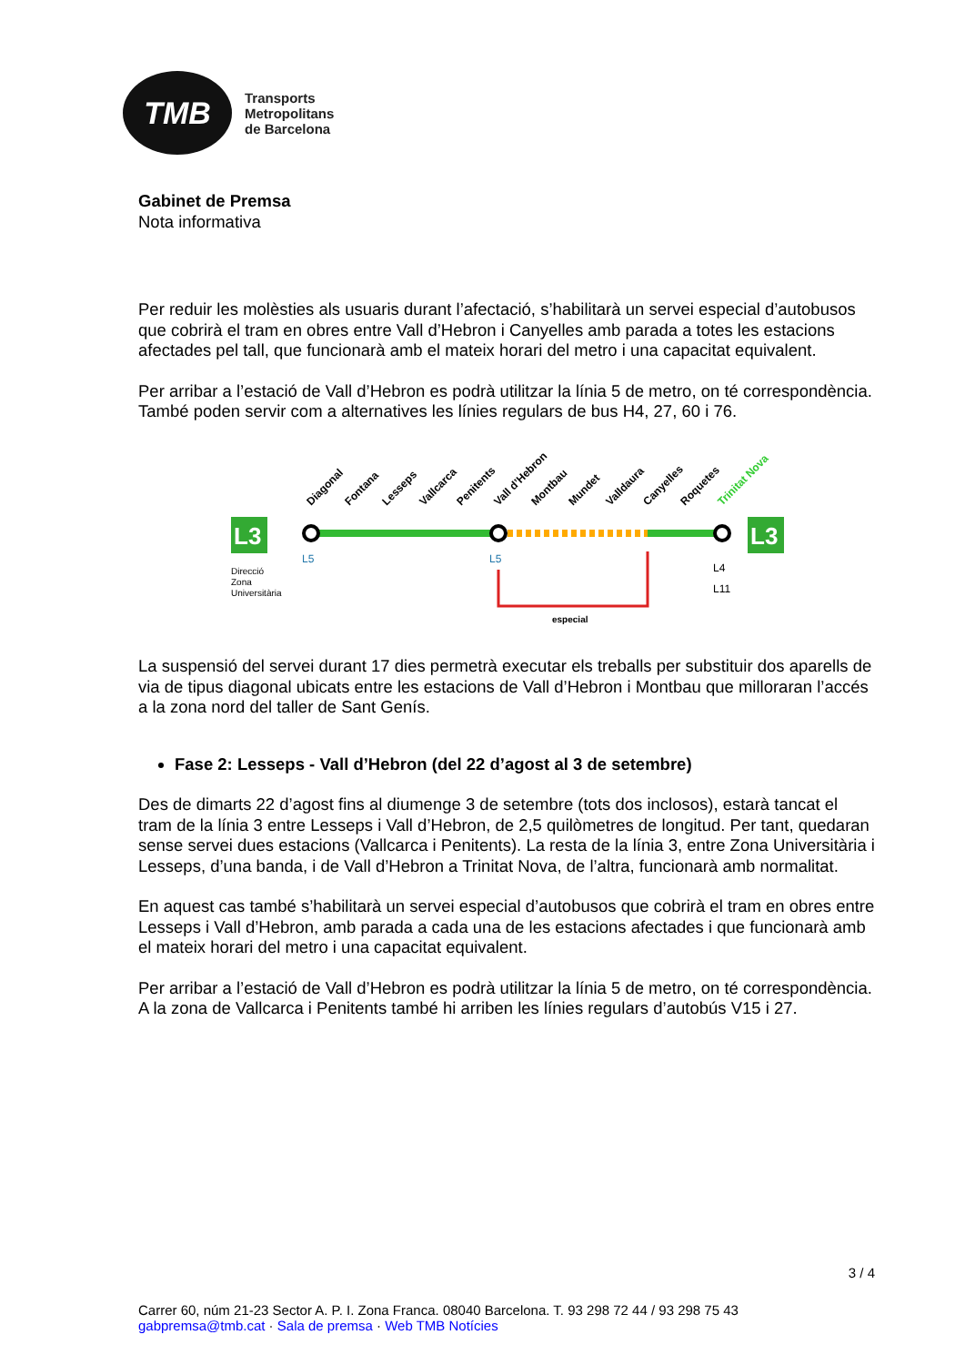TMB
Transports
Metropolitans
de Barcelona
Gabinet de Premsa
Nota informativa
Per reduir les molèsties als usuaris durant l’afectació, s’habilitarà un servei especial d’autobusos que cobrirà el tram en obres entre Vall d’Hebron i Canyelles amb parada a totes les estacions afectades pel tall, que funcionarà amb el mateix horari del metro i una capacitat equivalent.
Per arribar a l’estació de Vall d’Hebron es podrà utilitzar la línia 5 de metro, on té correspondència. També poden servir com a alternatives les línies regulars de bus H4, 27, 60 i 76.
Diagonal
Fontana
Lesseps
Vallcarca
Penitents
Vall d’Hebron
Montbau
Mundet
Valldaura
Canyelles
Roquetes
Trinitat Nova
L3
L3
Direcció
Zona
Universitària
L5
L5
L4
L11
especial
La suspensió del servei durant 17 dies permetrà executar els treballs per substituir dos aparells de via de tipus diagonal ubicats entre les estacions de Vall d’Hebron i Montbau que milloraran l’accés a la zona nord del taller de Sant Genís.
Fase 2: Lesseps - Vall d’Hebron (del 22 d’agost al 3 de setembre)
Des de dimarts 22 d’agost fins al diumenge 3 de setembre (tots dos inclosos), estarà tancat el tram de la línia 3 entre Lesseps i Vall d’Hebron, de 2,5 quilòmetres de longitud. Per tant, quedaran sense servei dues estacions (Vallcarca i Penitents). La resta de la línia 3, entre Zona Universitària i Lesseps, d’una banda, i de Vall d’Hebron a Trinitat Nova, de l’altra, funcionarà amb normalitat.
En aquest cas també s’habilitarà un servei especial d’autobusos que cobrirà el tram en obres entre Lesseps i Vall d’Hebron, amb parada a cada una de les estacions afectades i que funcionarà amb el mateix horari del metro i una capacitat equivalent.
Per arribar a l’estació de Vall d’Hebron es podrà utilitzar la línia 5 de metro, on té correspondència. A la zona de Vallcarca i Penitents també hi arriben les línies regulars d’autobús V15 i 27.
3 / 4
Carrer 60, núm 21-23 Sector A. P. I. Zona Franca. 08040 Barcelona. T. 93 298 72 44 / 93 298 75 43
gabpremsa@tmb.cat · Sala de premsa · Web TMB Notícies